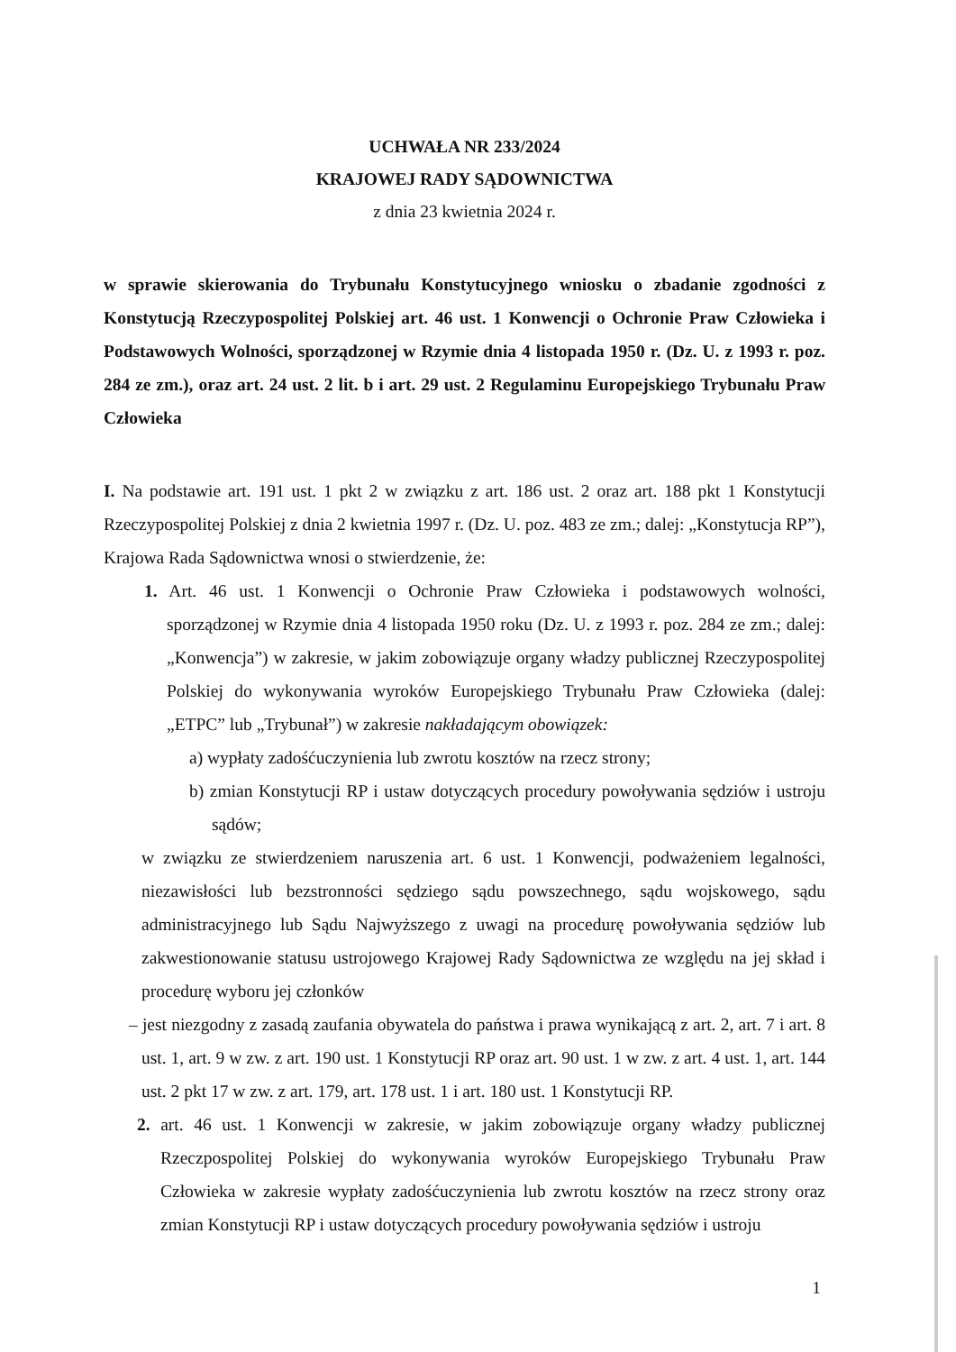UCHWAŁA NR 233/2024
KRAJOWEJ RADY SĄDOWNICTWA
z dnia 23 kwietnia 2024 r.
w sprawie skierowania do Trybunału Konstytucyjnego wniosku o zbadanie zgodności z Konstytucją Rzeczypospolitej Polskiej art. 46 ust. 1 Konwencji o Ochronie Praw Człowieka i Podstawowych Wolności, sporządzonej w Rzymie dnia 4 listopada 1950 r. (Dz. U. z 1993 r. poz. 284 ze zm.), oraz art. 24 ust. 2 lit. b i art. 29 ust. 2 Regulaminu Europejskiego Trybunału Praw Człowieka
I. Na podstawie art. 191 ust. 1 pkt 2 w związku z art. 186 ust. 2 oraz art. 188 pkt 1 Konstytucji Rzeczypospolitej Polskiej z dnia 2 kwietnia 1997 r. (Dz. U. poz. 483 ze zm.; dalej: „Konstytucja RP”), Krajowa Rada Sądownictwa wnosi o stwierdzenie, że:
1. Art. 46 ust. 1 Konwencji o Ochronie Praw Człowieka i podstawowych wolności, sporządzonej w Rzymie dnia 4 listopada 1950 roku (Dz. U. z 1993 r. poz. 284 ze zm.; dalej: „Konwencja”) w zakresie, w jakim zobowiązuje organy władzy publicznej Rzeczypospolitej Polskiej do wykonywania wyroków Europejskiego Trybunału Praw Człowieka (dalej: „ETPC” lub „Trybunał”) w zakresie nakładającym obowiązek:
a) wypłaty zadośćuczynienia lub zwrotu kosztów na rzecz strony;
b) zmian Konstytucji RP i ustaw dotyczących procedury powoływania sędziów i ustroju sądów;
w związku ze stwierdzeniem naruszenia art. 6 ust. 1 Konwencji, podważeniem legalności, niezawisłości lub bezstronności sędziego sądu powszechnego, sądu wojskowego, sądu administracyjnego lub Sądu Najwyższego z uwagi na procedurę powoływania sędziów lub zakwestionowanie statusu ustrojowego Krajowej Rady Sądownictwa ze względu na jej skład i procedurę wyboru jej członków
– jest niezgodny z zasadą zaufania obywatela do państwa i prawa wynikającą z art. 2, art. 7 i art. 8 ust. 1, art. 9 w zw. z art. 190 ust. 1 Konstytucji RP oraz art. 90 ust. 1 w zw. z art. 4 ust. 1, art. 144 ust. 2 pkt 17 w zw. z art. 179, art. 178 ust. 1 i art. 180 ust. 1 Konstytucji RP.
2. art. 46 ust. 1 Konwencji w zakresie, w jakim zobowiązuje organy władzy publicznej Rzeczpospolitej Polskiej do wykonywania wyroków Europejskiego Trybunału Praw Człowieka w zakresie wypłaty zadośćuczynienia lub zwrotu kosztów na rzecz strony oraz zmian Konstytucji RP i ustaw dotyczących procedury powoływania sędziów i ustroju
1